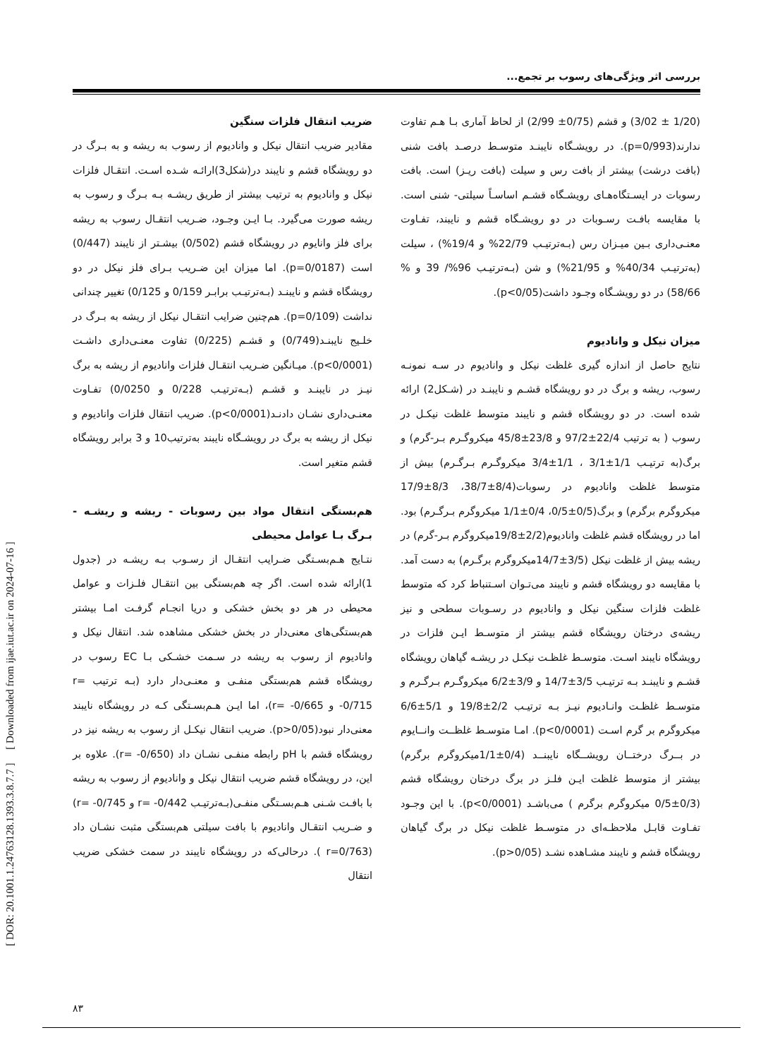[ DOR: 20.1001.1.24763128.1393.3.8.7.7 ] [ Downloaded from ijae.iut.ac.ir on 2024-07-16 ]
بررسی اثر ویژگی‌های رسوب بر تجمع...
(1/20 ± 3/02) و قشم (0/75± 2/99) از لحاظ آماری بـا هـم تفاوت ندارند(p=0/993). در رویشـگاه نایبنـد متوسـط درصـد بافت شنی (بافت درشت) بیشتر از بافت رس و سیلت (بافت ریـز) است. بافت رسوبات در ایسـتگاه‌هـای رویشـگاه قشـم اساسـاً سیلتی- شنی است. با مقایسه بافـت رسـوبات در دو رویشـگاه قشم و نایبند، تفـاوت معنـی‌داری بـین میـزان رس (بـه‌ترتیـب 22/79% و 19/4%) ، سیلت (به‌ترتیـب 40/34% و 21/95%) و شن (بـه‌ترتیـب 96%/ 39 و % 58/66) در دو رویشـگاه وجـود داشت(p<0/05).
میزان نیکل و وانادیوم
نتایج حاصل از اندازه گیری غلظت نیکل و وانادیوم در سـه نمونـه رسوب، ریشه و برگ در دو رویشگاه قشـم و نایبنـد در (شـکل2) ارائه شده است. در دو رویشگاه قشم و نایبند متوسط غلظت نیکـل در رسوب ( به ترتیب 22/4±97/2 و 23/8±45/8 میکروگـرم بـر-گرم) و برگ(به ترتیـب 1/1±3/1 ، 1/1±3/4 میکروگـرم بـرگـرم) بیش از متوسط غلظت وانادیوم در رسوبات(8/4±38/7، 8/3±17/9 میکروگرم برگرم) و برگ(0/5±0/5، 0/4±1/1 میکروگرم بـرگـرم) بود. اما در رویشگاه قشم غلظت وانادیوم(2/2±19/8میکروگرم بـر-گرم) در ریشه بیش از غلظت نیکل (3/5±14/7میکروگرم برگـرم) به دست آمد. با مقایسه دو رویشگاه قشم و نایبند می‌تـوان اسـتنباط کرد که متوسط غلظت فلزات سنگین نیکل و وانادیوم در رسـوبات سطحی و نیز ریشه‌ی درختان رویشگاه قشم بیشتر از متوسـط ایـن فلزات در رویشگاه نایبند اسـت. متوسـط غلظـت نیکـل در ریشـه گیاهان رویشگاه قشـم و نایبنـد بـه ترتیـب 3/5±14/7 و 3/9±6/2 میکروگـرم بـرگـرم و متوسـط غلظـت وانـادیوم نیـز بـه ترتیـب 2/2±19/8 و 5/1±6/6 میکروگرم بر گرم اسـت (p<0/0001). امـا متوسـط غلظــت وانــایوم در بــرگ درختــان رویشــگاه نایبنــد (0/4±1/1میکروگرم برگرم) بیشتر از متوسط غلظت ایـن فلـز در برگ درختان رویشگاه قشم (0/3±0/5 میکروگرم برگرم ) می‌باشـد (p<0/0001). با این وجـود تفـاوت قابـل ملاحظـه‌ای در متوسـط غلظت نیکل در برگ گیاهان رویشگاه قشم و نایبند مشـاهده نشـد (p>0/05).
ضریب انتقال فلزات سنگین
مقادیر ضریب انتقال نیکل و وانادیوم از رسوب به ریشه و به بـرگ در دو رویشگاه قشم و نایبند در(شکل3)ارائـه شـده اسـت. انتقـال فلزات نیکل و وانادیوم به ترتیب بیشتر از طریق ریشـه بـه بـرگ و رسوب به ریشه صورت می‌گیرد. بـا ایـن وجـود، ضـریب انتقـال رسوب به ریشه برای فلز وانایوم در رویشگاه قشم (0/502) بیشـتر از نایبند (0/447) است (p=0/0187). اما میزان این ضـریب بـرای فلز نیکل در دو رویشگاه قشم و نایبنـد (بـه‌ترتیـب برابـر 0/159 و 0/125) تغییر چندانی نداشت (p=0/109). هم‌چنین ضرایب انتقـال نیکل از ریشه به بـرگ در خلـیج نایبنـد(0/749) و قشـم (0/225) تفاوت معنـی‌داری داشـت (p<0/0001). میـانگین ضـریب انتقـال فلزات وانادیوم از ریشه به برگ نیـز در نایبنـد و قشـم (بـه‌ترتیـب 0/228 و 0/0250) تفـاوت معنـی‌داری نشـان دادنـد(p<0/0001). ضریب انتقال فلزات وانادیوم و نیکل از ریشه به برگ در رویشـگاه نایبند به‌ترتیب10 و 3 برابر رویشگاه قشم متغیر است.
هم‌بستگی انتقال مواد بین رسوبات - ریشه و ریشـه - بـرگ بـا عوامل محیطی
نتـایج هـم‌بسـتگی ضـرایب انتقـال از رسـوب بـه ریشـه در (جدول 1)ارائه شده است. اگر چه هم‌بستگی بین انتقـال فلـزات و عوامل محیطی در هر دو بخش خشکی و دریا انجـام گرفـت امـا بیشتر هم‌بستگی‌های معنی‌دار در بخش خشکی مشاهده شد. انتقال نیکل و وانادیوم از رسوب به ریشه در سـمت خشـکی بـا EC رسوب در رویشگاه قشم هم‌بستگی منفـی و معنـی‌دار دارد (بـه ترتیب r= -0/715 و r= -0/665)، اما ایـن هـم‌بسـتگی کـه در رویشگاه نایبند معنی‌دار نبود(p>0/05). ضریب انتقال نیکـل از رسوب به ریشه نیز در رویشگاه قشم با pH رابطه منفـی نشـان داد (r= -0/650). علاوه بر این، در رویشگاه قشم ضریب انتقال نیکل و وانادیوم از رسوب به ریشه با بافـت شـنی هـم‌بسـتگی منفـی(بـه‌ترتیـب r= -0/442 و r= -0/745) و ضـریب انتقـال وانادیوم با بافت سیلتی هم‌بستگی مثبت نشـان داد (r=0/763 ). درحالی‌که در رویشگاه نایبند در سمت خشکی ضریب انتقال
۸۳